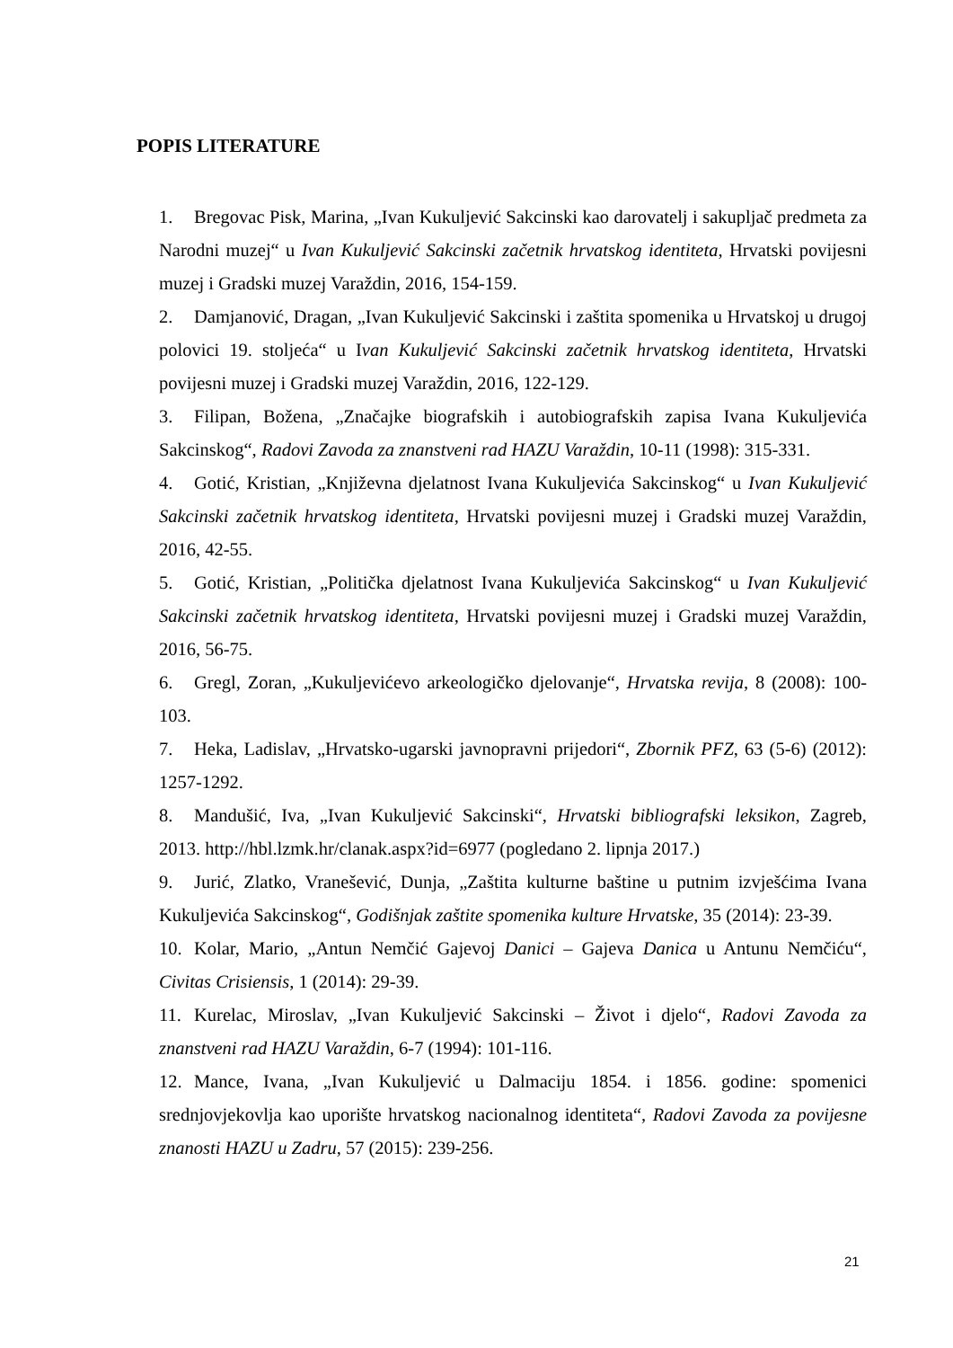POPIS LITERATURE
1. Bregovac Pisk, Marina, „Ivan Kukuljević Sakcinski kao darovatelj i sakupljač predmeta za Narodni muzej“ u Ivan Kukuljević Sakcinski začetnik hrvatskog identiteta, Hrvatski povijesni muzej i Gradski muzej Varaždin, 2016, 154-159.
2. Damjanović, Dragan, „Ivan Kukuljević Sakcinski i zaštita spomenika u Hrvatskoj u drugoj polovici 19. stoljeća“ u Ivan Kukuljević Sakcinski začetnik hrvatskog identiteta, Hrvatski povijesni muzej i Gradski muzej Varaždin, 2016, 122-129.
3. Filipan, Božena, „Značajke biografskih i autobiografskih zapisa Ivana Kukuljevića Sakcinskog“, Radovi Zavoda za znanstveni rad HAZU Varaždin, 10-11 (1998): 315-331.
4. Gotić, Kristian, „Književna djelatnost Ivana Kukuljevića Sakcinskog“ u Ivan Kukuljević Sakcinski začetnik hrvatskog identiteta, Hrvatski povijesni muzej i Gradski muzej Varaždin, 2016, 42-55.
5. Gotić, Kristian, „Politička djelatnost Ivana Kukuljevića Sakcinskog“ u Ivan Kukuljević Sakcinski začetnik hrvatskog identiteta, Hrvatski povijesni muzej i Gradski muzej Varaždin, 2016, 56-75.
6. Gregl, Zoran, „Kukuljevićevo arkeologičko djelovanje“, Hrvatska revija, 8 (2008): 100-103.
7. Heka, Ladislav, „Hrvatsko-ugarski javnopravni prijedori“, Zbornik PFZ, 63 (5-6) (2012): 1257-1292.
8. Mandušić, Iva, „Ivan Kukuljević Sakcinski“, Hrvatski bibliografski leksikon, Zagreb, 2013. http://hbl.lzmk.hr/clanak.aspx?id=6977 (pogledano 2. lipnja 2017.)
9. Jurić, Zlatko, Vranešević, Dunja, „Zaštita kulturne baštine u putnim izvješćima Ivana Kukuljevića Sakcinskog“, Godišnjak zaštite spomenika kulture Hrvatske, 35 (2014): 23-39.
10. Kolar, Mario, „Antun Nemčić Gajevoj Danici – Gajeva Danica u Antunu Nemčiću“, Civitas Crisiensis, 1 (2014): 29-39.
11. Kurelac, Miroslav, „Ivan Kukuljević Sakcinski – Život i djelo“, Radovi Zavoda za znanstveni rad HAZU Varaždin, 6-7 (1994): 101-116.
12. Mance, Ivana, „Ivan Kukuljević u Dalmaciju 1854. i 1856. godine: spomenici srednjovjekovlja kao uporište hrvatskog nacionalnog identiteta“, Radovi Zavoda za povijesne znanosti HAZU u Zadru, 57 (2015): 239-256.
21